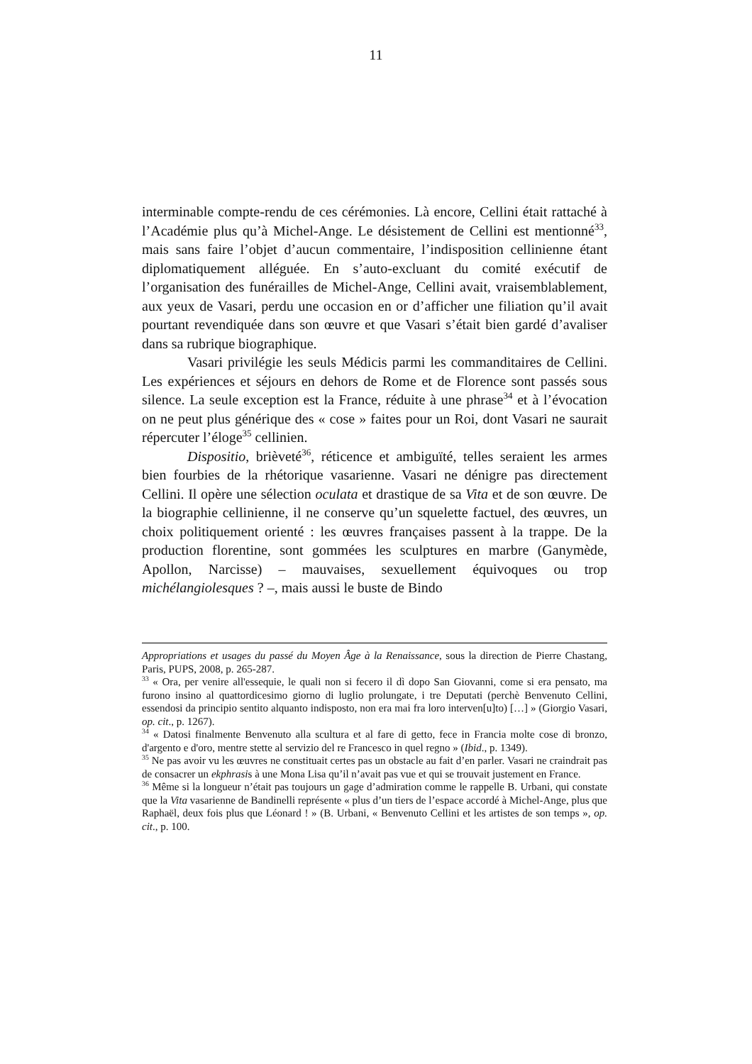11
interminable compte-rendu de ces cérémonies. Là encore, Cellini était rattaché à l’Académie plus qu’à Michel-Ange. Le désistement de Cellini est mentionné<sup>33</sup>, mais sans faire l’objet d’aucun commentaire, l’indisposition cellinienne étant diplomatiquement alléguée. En s’auto-excluant du comité exécutif de l’organisation des funérailles de Michel-Ange, Cellini avait, vraisemblablement, aux yeux de Vasari, perdu une occasion en or d’afficher une filiation qu’il avait pourtant revendiquée dans son œuvre et que Vasari s’était bien gardé d’avaliser dans sa rubrique biographique.
Vasari privilégie les seuls Médicis parmi les commanditaires de Cellini. Les expériences et séjours en dehors de Rome et de Florence sont passés sous silence. La seule exception est la France, réduite à une phrase<sup>34</sup> et à l’évocation on ne peut plus générique des « cose » faites pour un Roi, dont Vasari ne saurait répercuter l’éloge<sup>35</sup> cellinien.
Dispositio, brièveté<sup>36</sup>, réticence et ambiguïté, telles seraient les armes bien fourbies de la rhétorique vasarienne. Vasari ne dénigre pas directement Cellini. Il opère une sélection oculata et drastique de sa Vita et de son œuvre. De la biographie cellinienne, il ne conserve qu’un squelette factuel, des œuvres, un choix politiquement orienté : les œuvres françaises passent à la trappe. De la production florentine, sont gommées les sculptures en marbre (Ganymède, Apollon, Narcisse) – mauvaises, sexuellement équivoques ou trop michélangiolesques ? –, mais aussi le buste de Bindo
Appropriations et usages du passé du Moyen Âge à la Renaissance, sous la direction de Pierre Chastang, Paris, PUPS, 2008, p. 265-287.
<sup>33</sup> « Ora, per venire all'essequie, le quali non si fecero il dì dopo San Giovanni, come si era pensato, ma furono insino al quattordicesimo giorno di luglio prolungate, i tre Deputati (perchè Benvenuto Cellini, essendosi da principio sentito alquanto indisposto, non era mai fra loro interven[u]to) […] » (Giorgio Vasari, op. cit., p. 1267).
<sup>34</sup> « Datosi finalmente Benvenuto alla scultura et al fare di getto, fece in Francia molte cose di bronzo, d'argento e d'oro, mentre stette al servizio del re Francesco in quel regno » (Ibid., p. 1349).
<sup>35</sup> Ne pas avoir vu les œuvres ne constituait certes pas un obstacle au fait d’en parler. Vasari ne craindrait pas de consacrer un ekphrasis à une Mona Lisa qu’il n’avait pas vue et qui se trouvait justement en France.
<sup>36</sup> Même si la longueur n’était pas toujours un gage d’admiration comme le rappelle B. Urbani, qui constate que la Vita vasarienne de Bandinelli représente « plus d’un tiers de l’espace accordé à Michel-Ange, plus que Raphaël, deux fois plus que Léonard ! » (B. Urbani, « Benvenuto Cellini et les artistes de son temps », op. cit., p. 100.